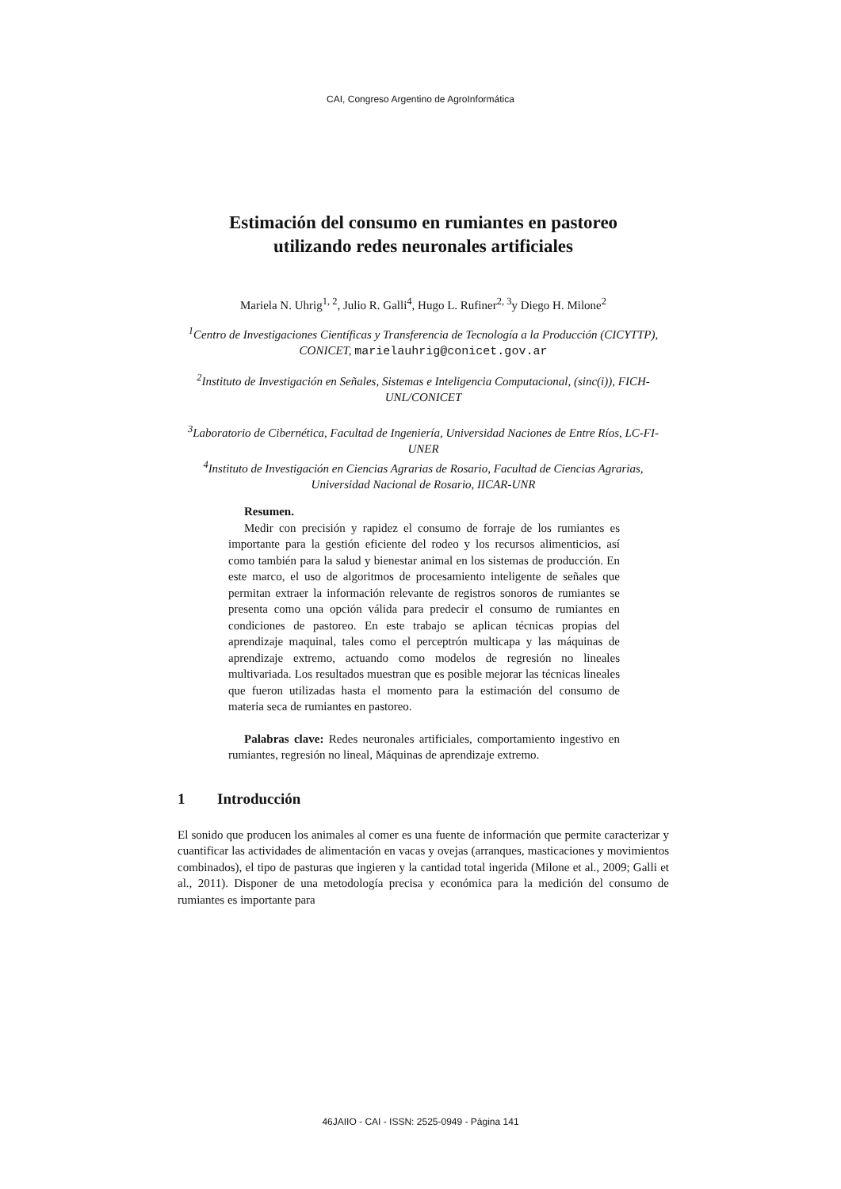CAI, Congreso Argentino de AgroInformática
Estimación del consumo en rumiantes en pastoreo
utilizando redes neuronales artificiales
Mariela N. Uhrig<sup>1, 2</sup>, Julio R. Galli<sup>4</sup>, Hugo L. Rufiner<sup>2, 3</sup>y Diego H. Milone<sup>2</sup>
<sup>1</sup> Centro de Investigaciones Científicas y Transferencia de Tecnología a la Producción (CICYTTP), CONICET, marielauhrig@conicet.gov.ar
<sup>2</sup> Instituto de Investigación en Señales, Sistemas e Inteligencia Computacional, (sinc(i)), FICH-UNL/CONICET
<sup>3</sup> Laboratorio de Cibernética, Facultad de Ingeniería, Universidad Naciones de Entre Ríos, LC-FI-UNER
<sup>4</sup> Instituto de Investigación en Ciencias Agrarias de Rosario, Facultad de Ciencias Agrarias, Universidad Nacional de Rosario, IICAR-UNR
Resumen.
Medir con precisión y rapidez el consumo de forraje de los rumiantes es importante para la gestión eficiente del rodeo y los recursos alimenticios, así como también para la salud y bienestar animal en los sistemas de producción. En este marco, el uso de algoritmos de procesamiento inteligente de señales que permitan extraer la información relevante de registros sonoros de rumiantes se presenta como una opción válida para predecir el consumo de rumiantes en condiciones de pastoreo. En este trabajo se aplican técnicas propias del aprendizaje maquinal, tales como el perceptrón multicapa y las máquinas de aprendizaje extremo, actuando como modelos de regresión no lineales multivariada. Los resultados muestran que es posible mejorar las técnicas lineales que fueron utilizadas hasta el momento para la estimación del consumo de materia seca de rumiantes en pastoreo.
Palabras clave: Redes neuronales artificiales, comportamiento ingestivo en rumiantes, regresión no lineal, Máquinas de aprendizaje extremo.
1 Introducción
El sonido que producen los animales al comer es una fuente de información que permite caracterizar y cuantificar las actividades de alimentación en vacas y ovejas (arranques, masticaciones y movimientos combinados), el tipo de pasturas que ingieren y la cantidad total ingerida (Milone et al., 2009; Galli et al., 2011). Disponer de una metodología precisa y económica para la medición del consumo de rumiantes es importante para
46JAIIO - CAI - ISSN: 2525-0949 - Página 141